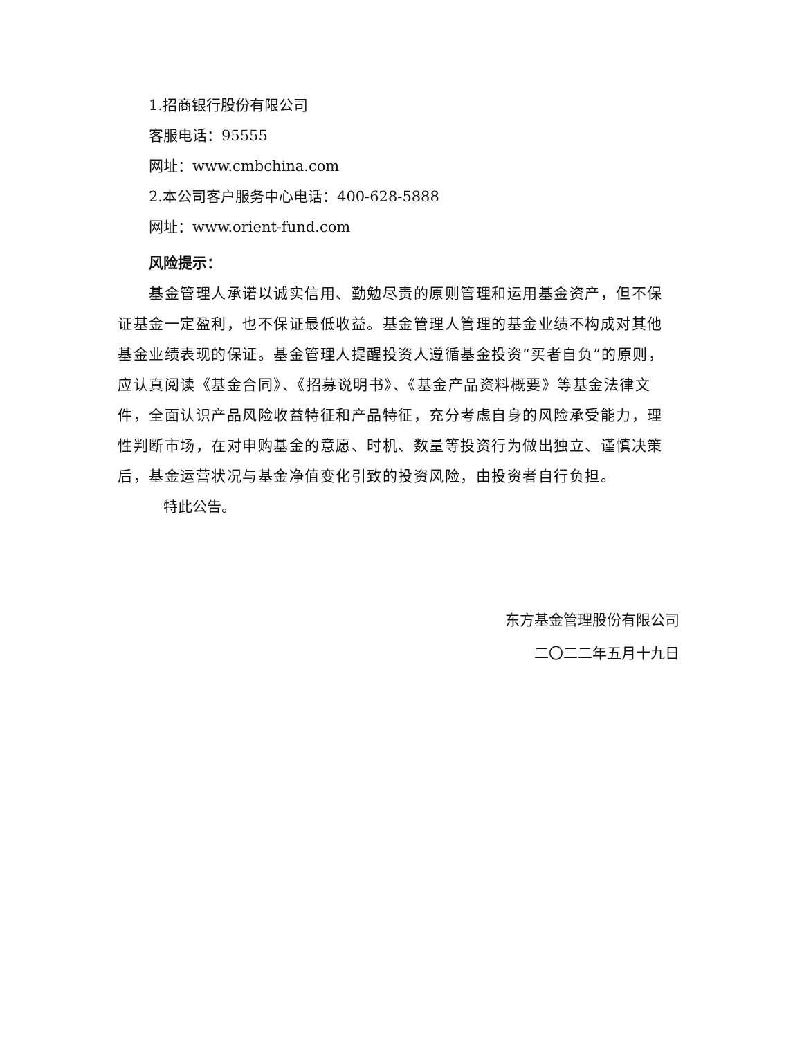1.招商银行股份有限公司
客服电话：95555
网址：www.cmbchina.com
2.本公司客户服务中心电话：400-628-5888
网址：www.orient-fund.com
风险提示：
基金管理人承诺以诚实信用、勤勉尽责的原则管理和运用基金资产，但不保证基金一定盈利，也不保证最低收益。基金管理人管理的基金业绩不构成对其他基金业绩表现的保证。基金管理人提醒投资人遵循基金投资“买者自负”的原则，应认真阅读《基金合同》、《招募说明书》、《基金产品资料概要》等基金法律文件，全面认识产品风险收益特征和产品特征，充分考虑自身的风险承受能力，理性判断市场，在对申购基金的意愿、时机、数量等投资行为做出独立、谨慎决策后，基金运营状况与基金净值变化引致的投资风险，由投资者自行负担。
特此公告。
东方基金管理股份有限公司
二〇二二年五月十九日